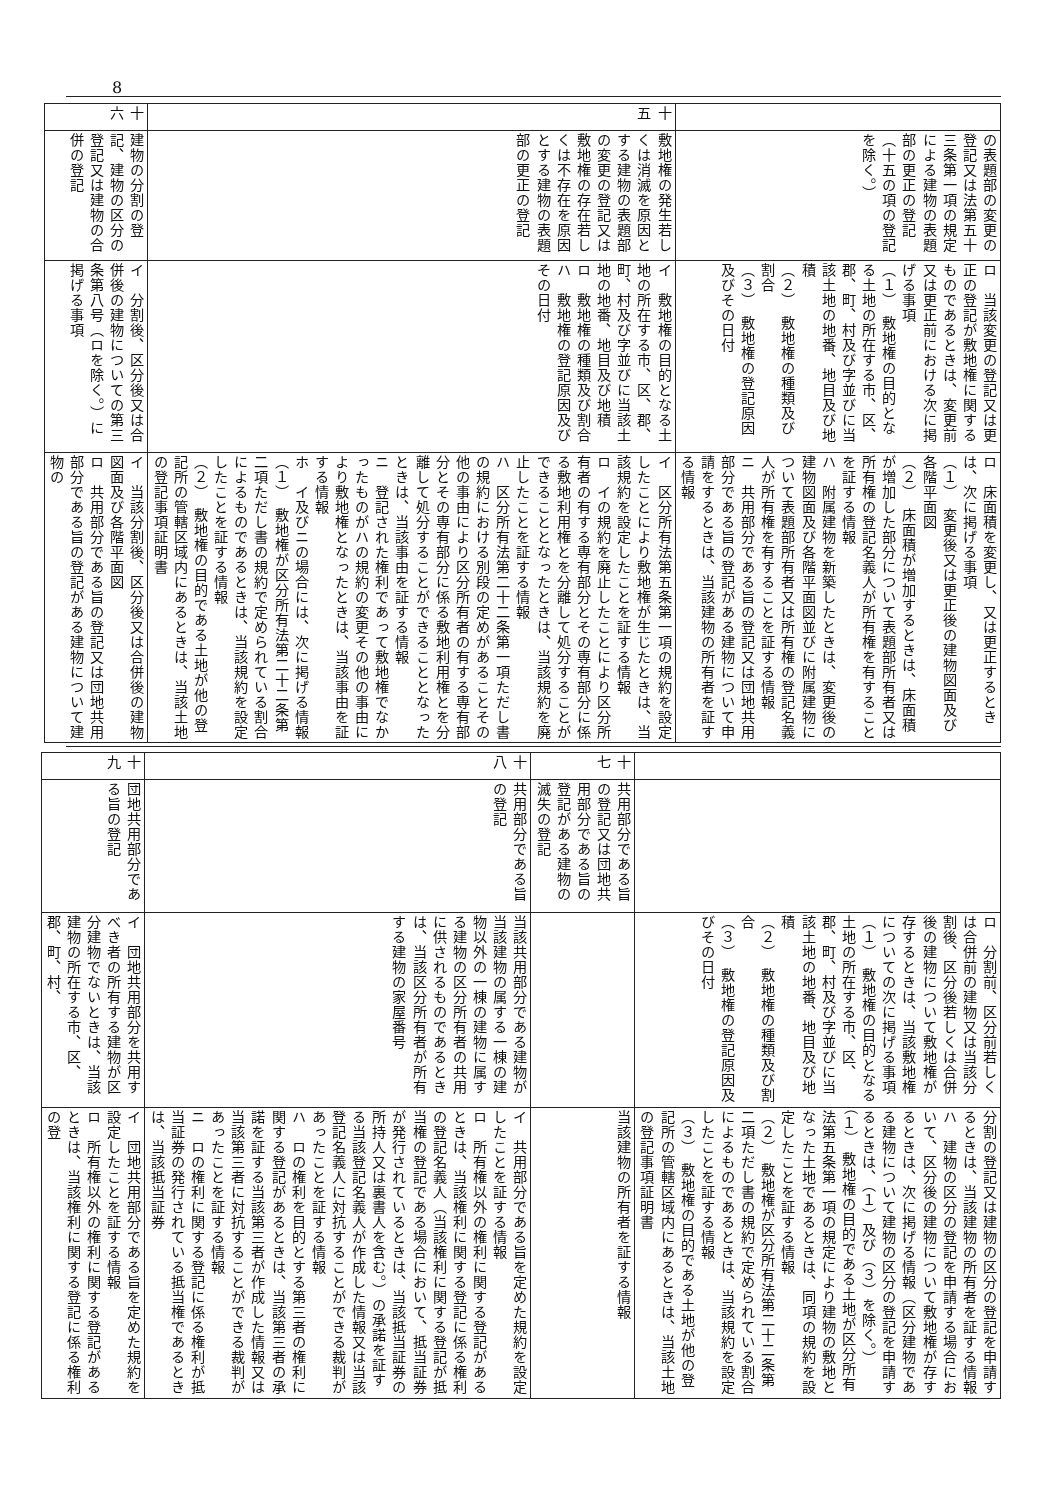8
| | の表題部の変更の登記又は法第五十三条第一項の規定による建物の表題部の更正の登記（十五の項の登記を除く。） | ロ 当該変更の登記又は更正の登記が敷地権に関するものであるときは、変更前又は更正前における次に掲げる事項 （１） 敷地権の目的となる土地の所在する市、区、郡、町、村及び字並びに当該土地の地番、地目及び地積 （２） 敷地権の種類及び割合 （３） 敷地権の登記原因及びその日付 | ロ 床面積を変更し、又は更正するときは、次に掲げる事項 （１） 変更後又は更正後の建物図面及び各階平面図 （２） 床面積が増加するときは、床面積が増加した部分について表題部所有者又は所有権の登記名義人が所有権を有することを証する情報 ハ 附属建物を新築したときは、変更後の建物図面及び各階平面図並びに附属建物について表題部所有者又は所有権の登記名義人が所有権を有することを証する情報 ニ 共用部分である旨の登記又は団地共用部分である旨の登記がある建物について申請をするときは、当該建物の所有者を証する情報 |
| 十五 | 敷地権の発生若しくは消滅を原因とする建物の表題部の変更の登記又は敷地権の存在若しくは不存在を原因とする建物の表題部の更正の登記 | イ 敷地権の目的となる土地の所在する市、区、郡、町、村及び字並びに当該土地の地番、地目及び地積 ロ 敷地権の種類及び割合 ハ 敷地権の登記原因及びその日付 | イ 区分所有法第五条第一項の規約を設定したことにより敷地権が生じたときは、当該規約を設定したことを証する情報 ロ イの規約を廃止したことにより区分所有者の有する専有部分とその専有部分に係る敷地利用権とを分離して処分することができることとなったときは、当該規約を廃止したことを証する情報 ハ 区分所有法第二十二条第一項ただし書の規約における別段の定めがあることその他の事由により区分所有者の有する専有部分とその専有部分に係る敷地利用権とを分離して処分することができることとなったときは、当該事由を証する情報 ニ 登記された権利であって敷地権でなかったものがハの規約の変更その他の事由により敷地権となったときは、当該事由を証する情報 ホ イ及びニの場合には、次に掲げる情報 （１） 敷地権が区分所有法第二十二条第二項ただし書の規約で定められている割合によるものであるときは、当該規約を設定したことを証する情報 （２） 敷地権の目的である土地が他の登記所の管轄区域内にあるときは、当該土地の登記事項証明書 |
| 十六 | 建物の分割の登記、建物の区分の登記又は建物の合併の登記 | イ 分割後、区分後又は合併後の建物についての第三条第八号（ロを除く。）に掲げる事項 | イ 当該分割後、区分後又は合併後の建物図面及び各階平面図 ロ 共用部分である旨の登記又は団地共用部分である旨の登記がある建物について建物の |
| | | ロ 分割前、区分前若しくは合併前の建物又は当該分割後、区分後若しくは合併後の建物について敷地権が存するときは、当該敷地権についての次に掲げる事項 （１） 敷地権の目的となる土地の所在する市、区、郡、町、村及び字並びに当該土地の地番、地目及び地積 （２） 敷地権の種類及び割合 （３） 敷地権の登記原因及びその日付 | 分割の登記又は建物の区分の登記を申請するときは、当該建物の所有者を証する情報 ハ 建物の区分の登記を申請する場合において、区分後の建物について敷地権が存するときは、次に掲げる情報（区分建物である建物について建物の区分の登記を申請するときは、（１）及び（３）を除く。） （１） 敷地権の目的である土地が区分所有法第五条第一項の規定により建物の敷地となった土地であるときは、同項の規約を設定したことを証する情報 （２） 敷地権が区分所有法第二十二条第二項ただし書の規約で定められている割合によるものであるときは、当該規約を設定したことを証する情報 （３） 敷地権の目的である土地が他の登記所の管轄区域内にあるときは、当該土地の登記事項証明書 |
| 十七 | 共用部分である旨の登記又は団地共用部分である旨の登記がある建物の滅失の登記 | | 当該建物の所有者を証する情報 |
| 十八 | 共用部分である旨の登記 | 当該共用部分である建物が当該建物の属する一棟の建物以外の一棟の建物に属する建物の区分所有者の共用に供されるものであるときは、当該区分所有者が所有する建物の家屋番号 | イ 共用部分である旨を定めた規約を設定したことを証する情報 ロ 所有権以外の権利に関する登記があるときは、当該権利に関する登記に係る権利の登記名義人（当該権利に関する登記が抵当権の登記である場合において、抵当証券が発行されているときは、当該抵当証券の所持人又は裏書人を含む。）の承諾を証する当該登記名義人が作成した情報又は当該登記名義人に対抗することができる裁判があったことを証する情報 ハ ロの権利を目的とする第三者の権利に関する登記があるときは、当該第三者の承諾を証する当該第三者が作成した情報又は当該第三者に対抗することができる裁判があったことを証する情報 ニ ロの権利に関する登記に係る権利が抵当証券の発行されている抵当権であるときは、当該抵当証券 |
| 十九 | 団地共用部分である旨の登記 | イ 団地共用部分を共用すべき者の所有する建物が区分建物でないときは、当該建物の所在する市、区、郡、町、村、 | イ 団地共用部分である旨を定めた規約を設定したことを証する情報 ロ 所有権以外の権利に関する登記があるときは、当該権利に関する登記に係る権利の登 |